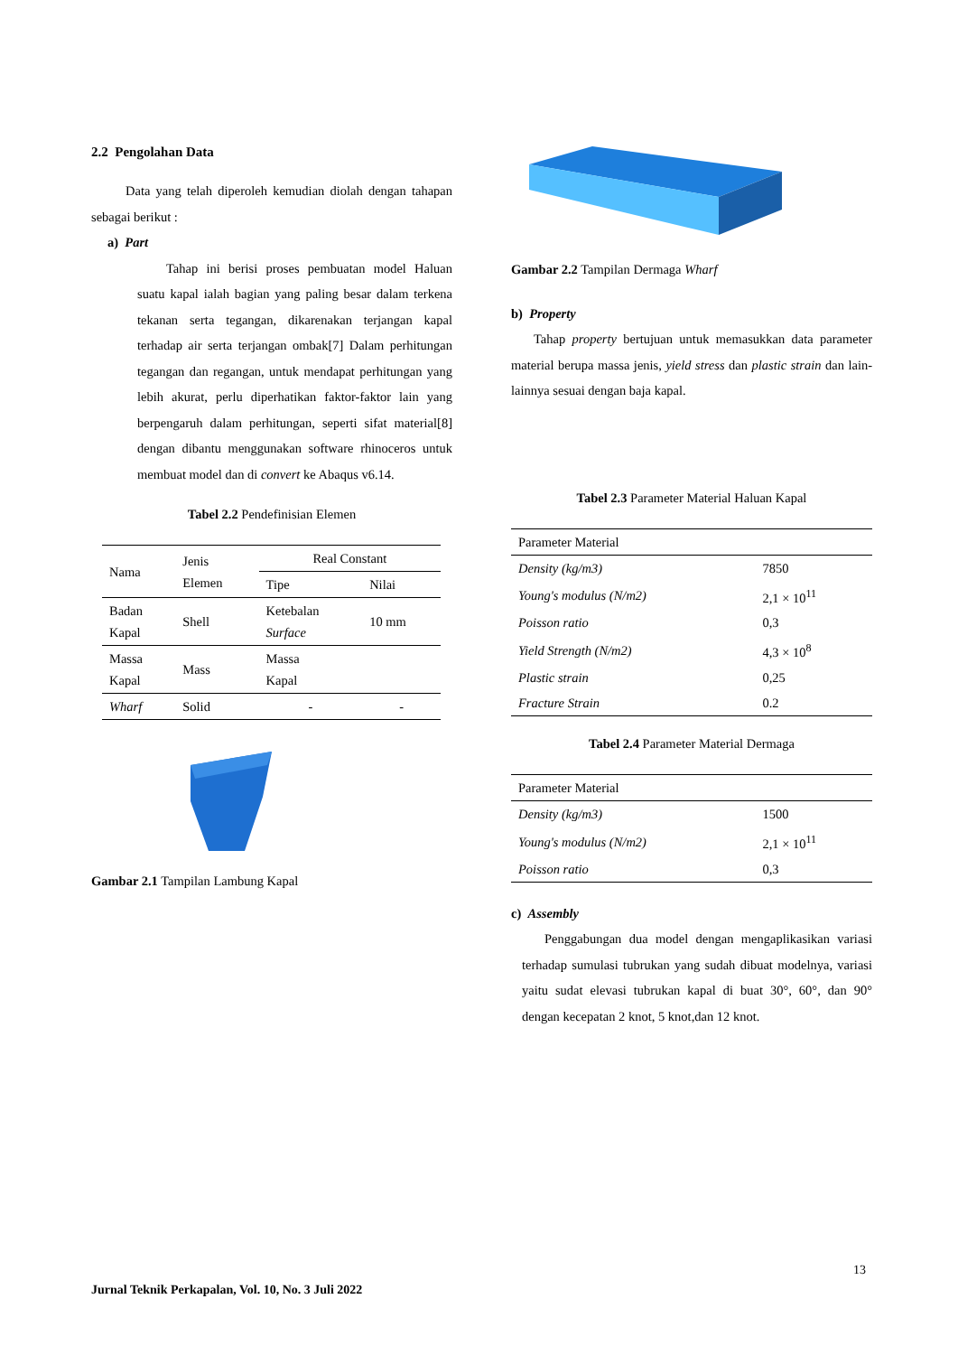2.2 Pengolahan Data
Data yang telah diperoleh kemudian diolah dengan tahapan sebagai berikut :
a) Part
Tahap ini berisi proses pembuatan model Haluan suatu kapal ialah bagian yang paling besar dalam terkena tekanan serta tegangan, dikarenakan terjangan kapal terhadap air serta terjangan ombak[7] Dalam perhitungan tegangan dan regangan, untuk mendapat perhitungan yang lebih akurat, perlu diperhatikan faktor-faktor lain yang berpengaruh dalam perhitungan, seperti sifat material[8] dengan dibantu menggunakan software rhinoceros untuk membuat model dan di convert ke Abaqus v6.14.
Tabel 2.2 Pendefinisian Elemen
| Nama | Jenis Elemen | Real Constant | |
| --- | --- | --- | --- |
| | | Tipe | Nilai |
| Badan Kapal | Shell | Ketebalan Surface | 10 mm |
| Massa Kapal | Mass | Massa Kapal | |
| Wharf | Solid | - | - |
Gambar 2.1 Tampilan Lambung Kapal
Gambar 2.2 Tampilan Dermaga Wharf
b) Property
Tahap property bertujuan untuk memasukkan data parameter material berupa massa jenis, yield stress dan plastic strain dan lain-lainnya sesuai dengan baja kapal.
Tabel 2.3 Parameter Material Haluan Kapal
| Parameter Material | |
| --- | --- |
| Density (kg/m3) | 7850 |
| Young's modulus (N/m2) | 2,1 × 10<sup>11</sup> |
| Poisson ratio | 0,3 |
| Yield Strength (N/m2) | 4,3 × 10<sup>8</sup> |
| Plastic strain | 0,25 |
| Fracture Strain | 0.2 |
Tabel 2.4 Parameter Material Dermaga
| Parameter Material | |
| --- | --- |
| Density (kg/m3) | 1500 |
| Young's modulus (N/m2) | 2,1 × 10<sup>11</sup> |
| Poisson ratio | 0,3 |
c) Assembly
Penggabungan dua model dengan mengaplikasikan variasi terhadap sumulasi tubrukan yang sudah dibuat modelnya, variasi yaitu sudat elevasi tubrukan kapal di buat 30°, 60°, dan 90° dengan kecepatan 2 knot, 5 knot,dan 12 knot.
13
Jurnal Teknik Perkapalan, Vol. 10, No. 3 Juli 2022